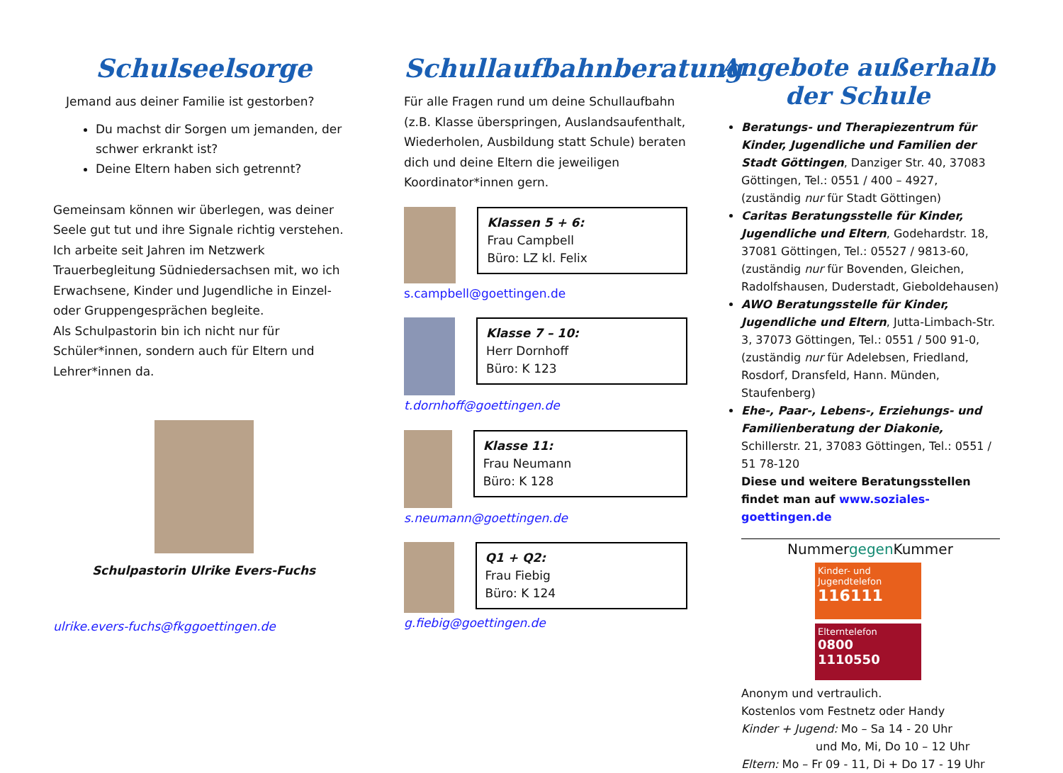Schulseelsorge
Jemand aus deiner Familie ist gestorben?
Du machst dir Sorgen um jemanden, der schwer erkrankt ist?
Deine Eltern haben sich getrennt?
Gemeinsam können wir überlegen, was deiner Seele gut tut und ihre Signale richtig verstehen.
Ich arbeite seit Jahren im Netzwerk Trauerbegleitung Südniedersachsen mit, wo ich Erwachsene, Kinder und Jugendliche in Einzel- oder Gruppengesprächen begleite.
Als Schulpastorin bin ich nicht nur für Schüler*innen, sondern auch für Eltern und Lehrer*innen da.
Schulpastorin Ulrike Evers-Fuchs
ulrike.evers-fuchs@fkggoettingen.de
Schullaufbahnberatung
Für alle Fragen rund um deine Schullaufbahn (z.B. Klasse überspringen, Auslandsaufenthalt, Wiederholen, Ausbildung statt Schule) beraten dich und deine Eltern die jeweiligen Koordinator*innen gern.
Klassen 5 + 6:
Frau Campbell
Büro: LZ kl. Felix
s.campbell@goettingen.de
Klasse 7 – 10:
Herr Dornhoff
Büro: K 123
t.dornhoff@goettingen.de
Klasse 11:
Frau Neumann
Büro: K 128
s.neumann@goettingen.de
Q1 + Q2:
Frau Fiebig
Büro: K 124
g.fiebig@goettingen.de
Angebote außerhalb der Schule
Beratungs- und Therapiezentrum für Kinder, Jugendliche und Familien der Stadt Göttingen, Danziger Str. 40, 37083 Göttingen, Tel.: 0551 / 400 – 4927, (zuständig nur für Stadt Göttingen)
Caritas Beratungsstelle für Kinder, Jugendliche und Eltern, Godehardstr. 18, 37081 Göttingen, Tel.: 05527 / 9813-60, (zuständig nur für Bovenden, Gleichen, Radolfshausen, Duderstadt, Gieboldehausen)
AWO Beratungsstelle für Kinder, Jugendliche und Eltern, Jutta-Limbach-Str. 3, 37073 Göttingen, Tel.: 0551 / 500 91-0, (zuständig nur für Adelebsen, Friedland, Rosdorf, Dransfeld, Hann. Münden, Staufenberg)
Ehe-, Paar-, Lebens-, Erziehungs- und Familienberatung der Diakonie, Schillerstr. 21, 37083 Göttingen, Tel.: 0551 / 51 78-120
Diese und weitere Beratungsstellen findet man auf www.soziales-goettingen.de
Nummergegen Kummer
Kinder- und Jugendtelefon
116111
Elterntelefon
0800 1110550
Anonym und vertraulich.
Kostenlos vom Festnetz oder Handy
Kinder + Jugend: Mo – Sa 14 - 20 Uhr
und Mo, Mi, Do 10 – 12 Uhr
Eltern: Mo – Fr 09 - 11, Di + Do 17 - 19 Uhr